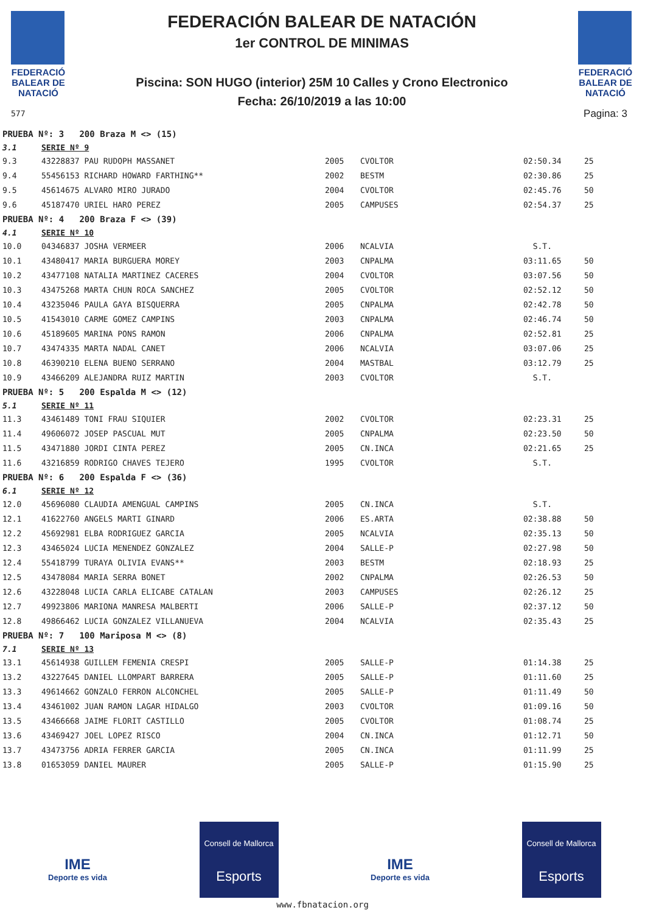FEDERACIÓ BALEAR DE NATACIÓ
577
FEDERACIÓN BALEAR DE NATACIÓN
1er CONTROL DE MINIMAS
Piscina: SON HUGO (interior) 25M 10 Calles y Crono Electronico
Fecha: 26/10/2019 a las 10:00
FEDERACIÓ BALEAR DE NATACIÓ
Pagina: 3
| PRUEBA Nº: 3 200 Braza M <> (15) | | | | | |
| 3.1 | SERIE Nº 9 | | | | |
| 9.3 | 43228837 PAU RUDOPH MASSANET | 2005 | CVOLTOR | 02:50.34 | 25 |
| 9.4 | 55456153 RICHARD HOWARD FARTHING** | 2002 | BESTM | 02:30.86 | 25 |
| 9.5 | 45614675 ALVARO MIRO JURADO | 2004 | CVOLTOR | 02:45.76 | 50 |
| 9.6 | 45187470 URIEL HARO PEREZ | 2005 | CAMPUSES | 02:54.37 | 25 |
| PRUEBA Nº: 4 200 Braza F <> (39) | | | | | |
| 4.1 | SERIE Nº 10 | | | | |
| 10.0 | 04346837 JOSHA VERMEER | 2006 | NCALVIA | S.T. | |
| 10.1 | 43480417 MARIA BURGUERA MOREY | 2003 | CNPALMA | 03:11.65 | 50 |
| 10.2 | 43477108 NATALIA MARTINEZ CACERES | 2004 | CVOLTOR | 03:07.56 | 50 |
| 10.3 | 43475268 MARTA CHUN ROCA SANCHEZ | 2005 | CVOLTOR | 02:52.12 | 50 |
| 10.4 | 43235046 PAULA GAYA BISQUERRA | 2005 | CNPALMA | 02:42.78 | 50 |
| 10.5 | 41543010 CARME GOMEZ CAMPINS | 2003 | CNPALMA | 02:46.74 | 50 |
| 10.6 | 45189605 MARINA PONS RAMON | 2006 | CNPALMA | 02:52.81 | 25 |
| 10.7 | 43474335 MARTA NADAL CANET | 2006 | NCALVIA | 03:07.06 | 25 |
| 10.8 | 46390210 ELENA BUENO SERRANO | 2004 | MASTBAL | 03:12.79 | 25 |
| 10.9 | 43466209 ALEJANDRA RUIZ MARTIN | 2003 | CVOLTOR | S.T. | |
| PRUEBA Nº: 5 200 Espalda M <> (12) | | | | | |
| 5.1 | SERIE Nº 11 | | | | |
| 11.3 | 43461489 TONI FRAU SIQUIER | 2002 | CVOLTOR | 02:23.31 | 25 |
| 11.4 | 49606072 JOSEP PASCUAL MUT | 2005 | CNPALMA | 02:23.50 | 50 |
| 11.5 | 43471880 JORDI CINTA PEREZ | 2005 | CN.INCA | 02:21.65 | 25 |
| 11.6 | 43216859 RODRIGO CHAVES TEJERO | 1995 | CVOLTOR | S.T. | |
| PRUEBA Nº: 6 200 Espalda F <> (36) | | | | | |
| 6.1 | SERIE Nº 12 | | | | |
| 12.0 | 45696080 CLAUDIA AMENGUAL CAMPINS | 2005 | CN.INCA | S.T. | |
| 12.1 | 41622760 ANGELS MARTI GINARD | 2006 | ES.ARTA | 02:38.88 | 50 |
| 12.2 | 45692981 ELBA RODRIGUEZ GARCIA | 2005 | NCALVIA | 02:35.13 | 50 |
| 12.3 | 43465024 LUCIA MENENDEZ GONZALEZ | 2004 | SALLE-P | 02:27.98 | 50 |
| 12.4 | 55418799 TURAYA OLIVIA EVANS** | 2003 | BESTM | 02:18.93 | 25 |
| 12.5 | 43478084 MARIA SERRA BONET | 2002 | CNPALMA | 02:26.53 | 50 |
| 12.6 | 43228048 LUCIA CARLA ELICABE CATALAN | 2003 | CAMPUSES | 02:26.12 | 25 |
| 12.7 | 49923806 MARIONA MANRESA MALBERTI | 2006 | SALLE-P | 02:37.12 | 50 |
| 12.8 | 49866462 LUCIA GONZALEZ VILLANUEVA | 2004 | NCALVIA | 02:35.43 | 25 |
| PRUEBA Nº: 7 100 Mariposa M <> (8) | | | | | |
| 7.1 | SERIE Nº 13 | | | | |
| 13.1 | 45614938 GUILLEM FEMENIA CRESPI | 2005 | SALLE-P | 01:14.38 | 25 |
| 13.2 | 43227645 DANIEL LLOMPART BARRERA | 2005 | SALLE-P | 01:11.60 | 25 |
| 13.3 | 49614662 GONZALO FERRON ALCONCHEL | 2005 | SALLE-P | 01:11.49 | 50 |
| 13.4 | 43461002 JUAN RAMON LAGAR HIDALGO | 2003 | CVOLTOR | 01:09.16 | 50 |
| 13.5 | 43466668 JAIME FLORIT CASTILLO | 2005 | CVOLTOR | 01:08.74 | 25 |
| 13.6 | 43469427 JOEL LOPEZ RISCO | 2004 | CN.INCA | 01:12.71 | 50 |
| 13.7 | 43473756 ADRIA FERRER GARCIA | 2005 | CN.INCA | 01:11.99 | 25 |
| 13.8 | 01653059 DANIEL MAURER | 2005 | SALLE-P | 01:15.90 | 25 |
IME
Deporte es vida
Consell de Mallorca
Esports
IME
Deporte es vida
Consell de Mallorca
Esports
www.fbnatacion.org